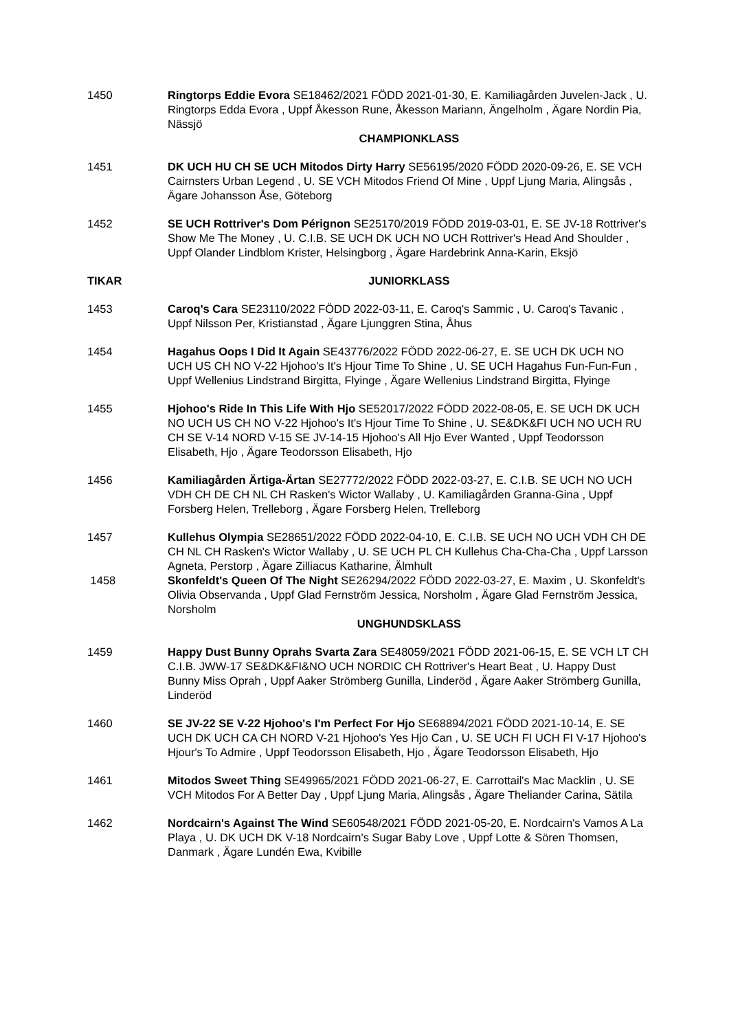1450 Ringtorps Eddie Evora SE18462/2021 FÖDD 2021-01-30, E. Kamiliagården Juvelen-Jack , U. Ringtorps Edda Evora , Uppf Åkesson Rune, Åkesson Mariann, Ängelholm , Ägare Nordin Pia, Nässjö
CHAMPIONKLASS
1451 DK UCH HU CH SE UCH Mitodos Dirty Harry SE56195/2020 FÖDD 2020-09-26, E. SE VCH Cairnsters Urban Legend , U. SE VCH Mitodos Friend Of Mine , Uppf Ljung Maria, Alingsås , Ägare Johansson Åse, Göteborg
1452 SE UCH Rottriver's Dom Pérignon SE25170/2019 FÖDD 2019-03-01, E. SE JV-18 Rottriver's Show Me The Money , U. C.I.B. SE UCH DK UCH NO UCH Rottriver's Head And Shoulder , Uppf Olander Lindblom Krister, Helsingborg , Ägare Hardebrink Anna-Karin, Eksjö
TIKAR JUNIORKLASS
1453 Caroq's Cara SE23110/2022 FÖDD 2022-03-11, E. Caroq's Sammic , U. Caroq's Tavanic , Uppf Nilsson Per, Kristianstad , Ägare Ljunggren Stina, Åhus
1454 Hagahus Oops I Did It Again SE43776/2022 FÖDD 2022-06-27, E. SE UCH DK UCH NO UCH US CH NO V-22 Hjohoo's It's Hjour Time To Shine , U. SE UCH Hagahus Fun-Fun-Fun , Uppf Wellenius Lindstrand Birgitta, Flyinge , Ägare Wellenius Lindstrand Birgitta, Flyinge
1455 Hjohoo's Ride In This Life With Hjo SE52017/2022 FÖDD 2022-08-05, E. SE UCH DK UCH NO UCH US CH NO V-22 Hjohoo's It's Hjour Time To Shine , U. SE&DK&FI UCH NO UCH RU CH SE V-14 NORD V-15 SE JV-14-15 Hjohoo's All Hjo Ever Wanted , Uppf Teodorsson Elisabeth, Hjo , Ägare Teodorsson Elisabeth, Hjo
1456 Kamiliagården Ärtiga-Ärtan SE27772/2022 FÖDD 2022-03-27, E. C.I.B. SE UCH NO UCH VDH CH DE CH NL CH Rasken's Wictor Wallaby , U. Kamiliagården Granna-Gina , Uppf Forsberg Helen, Trelleborg , Ägare Forsberg Helen, Trelleborg
1457 Kullehus Olympia SE28651/2022 FÖDD 2022-04-10, E. C.I.B. SE UCH NO UCH VDH CH DE CH NL CH Rasken's Wictor Wallaby , U. SE UCH PL CH Kullehus Cha-Cha-Cha , Uppf Larsson Agneta, Perstorp , Ägare Zilliacus Katharine, Älmhult
1458 Skonfeldt's Queen Of The Night SE26294/2022 FÖDD 2022-03-27, E. Maxim , U. Skonfeldt's Olivia Observanda , Uppf Glad Fernström Jessica, Norsholm , Ägare Glad Fernström Jessica, Norsholm
UNGHUNDSKLASS
1459 Happy Dust Bunny Oprahs Svarta Zara SE48059/2021 FÖDD 2021-06-15, E. SE VCH LT CH C.I.B. JWW-17 SE&DK&FI&NO UCH NORDIC CH Rottriver's Heart Beat , U. Happy Dust Bunny Miss Oprah , Uppf Aaker Strömberg Gunilla, Linderöd , Ägare Aaker Strömberg Gunilla, Linderöd
1460 SE JV-22 SE V-22 Hjohoo's I'm Perfect For Hjo SE68894/2021 FÖDD 2021-10-14, E. SE UCH DK UCH CA CH NORD V-21 Hjohoo's Yes Hjo Can , U. SE UCH FI UCH FI V-17 Hjohoo's Hjour's To Admire , Uppf Teodorsson Elisabeth, Hjo , Ägare Teodorsson Elisabeth, Hjo
1461 Mitodos Sweet Thing SE49965/2021 FÖDD 2021-06-27, E. Carrottail's Mac Macklin , U. SE VCH Mitodos For A Better Day , Uppf Ljung Maria, Alingsås , Ägare Theliander Carina, Sätila
1462 Nordcairn's Against The Wind SE60548/2021 FÖDD 2021-05-20, E. Nordcairn's Vamos A La Playa , U. DK UCH DK V-18 Nordcairn's Sugar Baby Love , Uppf Lotte & Sören Thomsen, Danmark , Ägare Lundén Ewa, Kvibille